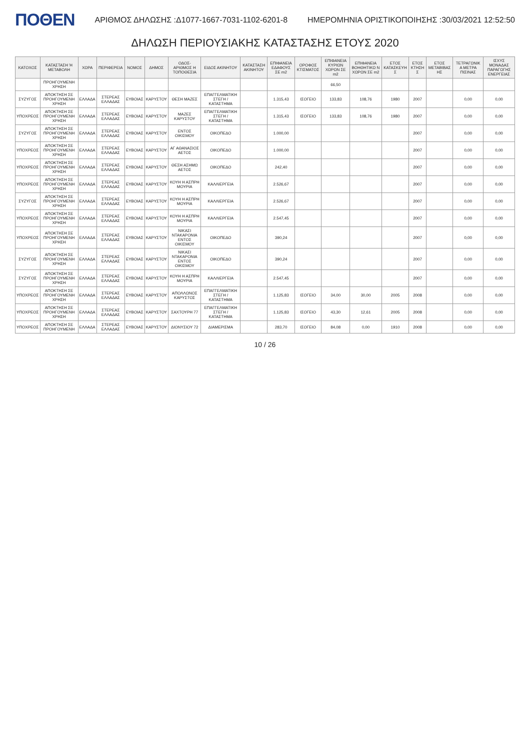ΠΟΘΕΝ ΑΡΙΘΜΟΣ ΔΗΛΩΣΗΣ :Δ1077-1667-7031-1102-6201-8 ΗΜΕΡΟΜΗΝΙΑ ΟΡΙΣΤΙΚΟΠΟΙΗΣΗΣ :30/03/2021 12:52:50
ΔΗΛΩΣΗ ΠΕΡΙΟΥΣΙΑΚΗΣ ΚΑΤΑΣΤΑΣΗΣ ΕΤΟΥΣ 2020
| ΚΑΤΟΧΟΣ | ΚΑΤΑΣΤΑΣΗ Ή ΜΕΤΑΒΟΛΗ | ΧΩΡΑ | ΠΕΡΙΦΕΡΕΙΑ | ΝΟΜΟΣ | ΔΗΜΟΣ | ΟΔΟΣ-ΑΡΙΘΜΟΣ Η ΤΟΠΟΘΕΣΙΑ | ΕΙΔΟΣ ΑΚΙΝΗΤΟΥ | ΚΑΤΑΣΤΑΣΗ ΑΚΙΝΗΤΟΥ | ΕΠΙΦΑΝΕΙΑ ΕΔΑΦΟΥΣ ΣΕ m2 | ΟΡΟΦΟΣ ΚΤΙΣΜΑΤΟΣ | ΕΠΙΦΑΝΕΙΑ ΚΥΡΙΩΝ ΧΩΡΩΝ ΣΕ m2 | ΕΠΙΦΑΝΕΙΑ ΒΟΗΘΗΤΙΚΩ Ν ΧΩΡΩΝ ΣΕ m2 | ΕΤΟΣ ΚΑΤΑΣΚΕΥΗ Σ | ΕΤΟΣ ΚΤΗΣΗ Σ | ΕΤΟΣ ΜΕΤΑΒΙΒΑΣ ΗΣ | ΤΕΤΡΑΓΩΝΙΚ Α ΜΕΤΡΑ ΠΙΣΙΝΑΣ | ΙΣΧΥΣ ΜΟΝΑΔΑΣ ΠΑΡΑΓΩΓΗΣ ΕΝΕΡΓΕΙΑΣ |
| --- | --- | --- | --- | --- | --- | --- | --- | --- | --- | --- | --- | --- | --- | --- | --- | --- | --- |
| | ΠΡΟΗΓΟΥΜΕΝΗ ΧΡΗΣΗ | | | | | | | | | | 66,50 | | | | | | |
| ΣΥΖΥΓΟΣ | ΑΠΟΚΤΗΣΗ ΣΕ ΠΡΟΗΓΟΥΜΕΝΗ ΧΡΗΣΗ | ΕΛΛΑΔΑ | ΣΤΕΡΕΑΣ ΕΛΛΑΔΑΣ | ΕΥΒΟΙΑΣ | ΚΑΡΥΣΤΟΥ | ΘΕΣΗ ΜΑΖΕΣ | ΕΠΑΓΓΕΛΜΑΤΙΚΗ ΣΤΕΓΗ / ΚΑΤΑΣΤΗΜΑ | | 1.315,43 | ΙΣΟΓΕΙΟ | 133,83 | 108,76 | 1980 | 2007 | | 0,00 | 0,00 |
| ΥΠΟΧΡΕΟΣ | ΑΠΟΚΤΗΣΗ ΣΕ ΠΡΟΗΓΟΥΜΕΝΗ ΧΡΗΣΗ | ΕΛΛΑΔΑ | ΣΤΕΡΕΑΣ ΕΛΛΑΔΑΣ | ΕΥΒΟΙΑΣ | ΚΑΡΥΣΤΟΥ | ΜΑΖΕΣ ΚΑΡΥΣΤΟΥ | ΕΠΑΓΓΕΛΜΑΤΙΚΗ ΣΤΕΓΗ / ΚΑΤΑΣΤΗΜΑ | | 1.315,43 | ΙΣΟΓΕΙΟ | 133,83 | 108,76 | 1980 | 2007 | | 0,00 | 0,00 |
| ΣΥΖΥΓΟΣ | ΑΠΟΚΤΗΣΗ ΣΕ ΠΡΟΗΓΟΥΜΕΝΗ ΧΡΗΣΗ | ΕΛΛΑΔΑ | ΣΤΕΡΕΑΣ ΕΛΛΑΔΑΣ | ΕΥΒΟΙΑΣ | ΚΑΡΥΣΤΟΥ | ΕΝΤΟΣ ΟΙΚΙΣΜΟΥ | ΟΙΚΟΠΕΔΟ | | 1.000,00 | | | | | 2007 | | 0,00 | 0,00 |
| ΥΠΟΧΡΕΟΣ | ΑΠΟΚΤΗΣΗ ΣΕ ΠΡΟΗΓΟΥΜΕΝΗ ΧΡΗΣΗ | ΕΛΛΑΔΑ | ΣΤΕΡΕΑΣ ΕΛΛΑΔΑΣ | ΕΥΒΟΙΑΣ | ΚΑΡΥΣΤΟΥ | ΑΓ ΑΘΑΝΑΣΙΟΣ ΑΕΤΟΣ | ΟΙΚΟΠΕΔΟ | | 1.000,00 | | | | | 2007 | | 0,00 | 0,00 |
| ΥΠΟΧΡΕΟΣ | ΑΠΟΚΤΗΣΗ ΣΕ ΠΡΟΗΓΟΥΜΕΝΗ ΧΡΗΣΗ | ΕΛΛΑΔΑ | ΣΤΕΡΕΑΣ ΕΛΛΑΔΑΣ | ΕΥΒΟΙΑΣ | ΚΑΡΥΣΤΟΥ | ΘΕΣΗ ΑΣΗΜΩ ΑΕΤΟΣ | ΟΙΚΟΠΕΔΟ | | 242,40 | | | | | 2007 | | 0,00 | 0,00 |
| ΥΠΟΧΡΕΟΣ | ΑΠΟΚΤΗΣΗ ΣΕ ΠΡΟΗΓΟΥΜΕΝΗ ΧΡΗΣΗ | ΕΛΛΑΔΑ | ΣΤΕΡΕΑΣ ΕΛΛΑΔΑΣ | ΕΥΒΟΙΑΣ | ΚΑΡΥΣΤΟΥ | ΚΟΥΗ Η ΑΣΠΡΗ ΜΟΥΡΙΑ | ΚΑΛΛΙΕΡΓΕΙΑ | | 2.526,67 | | | | | 2007 | | 0,00 | 0,00 |
| ΣΥΖΥΓΟΣ | ΑΠΟΚΤΗΣΗ ΣΕ ΠΡΟΗΓΟΥΜΕΝΗ ΧΡΗΣΗ | ΕΛΛΑΔΑ | ΣΤΕΡΕΑΣ ΕΛΛΑΔΑΣ | ΕΥΒΟΙΑΣ | ΚΑΡΥΣΤΟΥ | ΚΟΥΗ Η ΑΣΠΡΗ ΜΟΥΡΙΑ | ΚΑΛΛΙΕΡΓΕΙΑ | | 2.526,67 | | | | | 2007 | | 0,00 | 0,00 |
| ΥΠΟΧΡΕΟΣ | ΑΠΟΚΤΗΣΗ ΣΕ ΠΡΟΗΓΟΥΜΕΝΗ ΧΡΗΣΗ | ΕΛΛΑΔΑ | ΣΤΕΡΕΑΣ ΕΛΛΑΔΑΣ | ΕΥΒΟΙΑΣ | ΚΑΡΥΣΤΟΥ | ΚΟΥΗ Η ΑΣΠΡΗ ΜΟΥΡΙΑ | ΚΑΛΛΙΕΡΓΕΙΑ | | 2.547,45 | | | | | 2007 | | 0,00 | 0,00 |
| ΥΠΟΧΡΕΟΣ | ΑΠΟΚΤΗΣΗ ΣΕ ΠΡΟΗΓΟΥΜΕΝΗ ΧΡΗΣΗ | ΕΛΛΑΔΑ | ΣΤΕΡΕΑΣ ΕΛΛΑΔΑΣ | ΕΥΒΟΙΑΣ | ΚΑΡΥΣΤΟΥ | ΝΙΚΑΣΙ ΝΤΑΚΑΡΟΝΙΑ ΕΝΤΟΣ ΟΙΚΙΣΜΟΥ | ΟΙΚΟΠΕΔΟ | | 390,24 | | | | | 2007 | | 0,00 | 0,00 |
| ΣΥΖΥΓΟΣ | ΑΠΟΚΤΗΣΗ ΣΕ ΠΡΟΗΓΟΥΜΕΝΗ ΧΡΗΣΗ | ΕΛΛΑΔΑ | ΣΤΕΡΕΑΣ ΕΛΛΑΔΑΣ | ΕΥΒΟΙΑΣ | ΚΑΡΥΣΤΟΥ | ΝΙΚΑΣΙ ΝΤΑΚΑΡΟΝΙΑ ΕΝΤΟΣ ΟΙΚΙΣΜΟΥ | ΟΙΚΟΠΕΔΟ | | 390,24 | | | | | 2007 | | 0,00 | 0,00 |
| ΣΥΖΥΓΟΣ | ΑΠΟΚΤΗΣΗ ΣΕ ΠΡΟΗΓΟΥΜΕΝΗ ΧΡΗΣΗ | ΕΛΛΑΔΑ | ΣΤΕΡΕΑΣ ΕΛΛΑΔΑΣ | ΕΥΒΟΙΑΣ | ΚΑΡΥΣΤΟΥ | ΚΟΥΗ Η ΑΣΠΡΗ ΜΟΥΡΙΑ | ΚΑΛΛΙΕΡΓΕΙΑ | | 2.547,45 | | | | | 2007 | | 0,00 | 0,00 |
| ΥΠΟΧΡΕΟΣ | ΑΠΟΚΤΗΣΗ ΣΕ ΠΡΟΗΓΟΥΜΕΝΗ ΧΡΗΣΗ | ΕΛΛΑΔΑ | ΣΤΕΡΕΑΣ ΕΛΛΑΔΑΣ | ΕΥΒΟΙΑΣ | ΚΑΡΥΣΤΟΥ | ΑΠΟΛΛΩΝΟΣ ΚΑΡΥΣΤΟΣ | ΕΠΑΓΓΕΛΜΑΤΙΚΗ ΣΤΕΓΗ / ΚΑΤΑΣΤΗΜΑ | | 1.125,83 | ΙΣΟΓΕΙΟ | 34,00 | 30,00 | 2005 | 2008 | | 0,00 | 0,00 |
| ΥΠΟΧΡΕΟΣ | ΑΠΟΚΤΗΣΗ ΣΕ ΠΡΟΗΓΟΥΜΕΝΗ ΧΡΗΣΗ | ΕΛΛΑΔΑ | ΣΤΕΡΕΑΣ ΕΛΛΑΔΑΣ | ΕΥΒΟΙΑΣ | ΚΑΡΥΣΤΟΥ | ΣΑΧΤΟΥΡΗ 77 | ΕΠΑΓΓΕΛΜΑΤΙΚΗ ΣΤΕΓΗ / ΚΑΤΑΣΤΗΜΑ | | 1.125,83 | ΙΣΟΓΕΙΟ | 43,30 | 12,61 | 2005 | 2008 | | 0,00 | 0,00 |
| ΥΠΟΧΡΕΟΣ | ΑΠΟΚΤΗΣΗ ΣΕ ΠΡΟΗΓΟΥΜΕΝΗ | ΕΛΛΑΔΑ | ΣΤΕΡΕΑΣ ΕΛΛΑΔΑΣ | ΕΥΒΟΙΑΣ | ΚΑΡΥΣΤΟΥ | ΔΙΟΝΥΣΙΟΥ 72 | ΔΙΑΜΕΡΙΣΜΑ | | 283,70 | ΙΣΟΓΕΙΟ | 84,08 | 0,00 | 1910 | 2008 | | 0,00 | 0,00 |
10 / 26